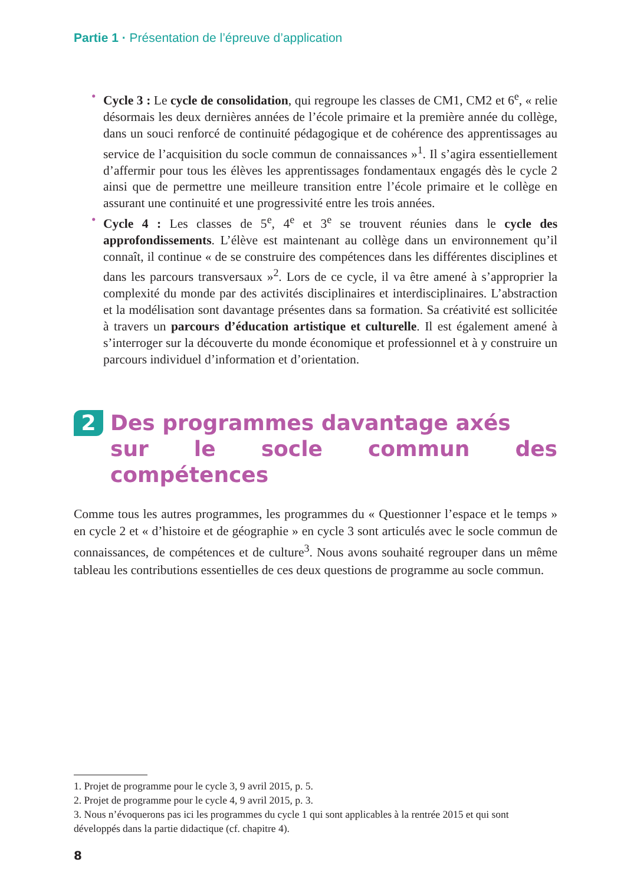Partie 1 · Présentation de l’épreuve d’application
• Cycle 3 : Le cycle de consolidation, qui regroupe les classes de CM1, CM2 et 6<sup>e</sup>, « relie désormais les deux dernières années de l’école primaire et la première année du collège, dans un souci renforcé de continuité pédagogique et de cohérence des apprentissages au service de l’acquisition du socle commun de connaissances »<sup>1</sup>. Il s’agira essentiellement d’affermir pour tous les élèves les apprentissages fondamentaux engagés dès le cycle 2 ainsi que de permettre une meilleure transition entre l’école primaire et le collège en assurant une continuité et une progressivité entre les trois années.
• Cycle 4 : Les classes de 5<sup>e</sup>, 4<sup>e</sup> et 3<sup>e</sup> se trouvent réunies dans le cycle des approfondissements. L’élève est maintenant au collège dans un environnement qu’il connaît, il continue « de se construire des compétences dans les différentes disciplines et dans les parcours transversaux »<sup>2</sup>. Lors de ce cycle, il va être amené à s’approprier la complexité du monde par des activités disciplinaires et interdisciplinaires. L’abstraction et la modélisation sont davantage présentes dans sa formation. Sa créativité est sollicitée à travers un parcours d’éducation artistique et culturelle. Il est également amené à s’interroger sur la découverte du monde économique et professionnel et à y construire un parcours individuel d’information et d’orientation.
2 Des programmes davantage axés
sur le socle commun des compétences
Comme tous les autres programmes, les programmes du « Questionner l’espace et le temps » en cycle 2 et « d’histoire et de géographie » en cycle 3 sont articulés avec le socle commun de connaissances, de compétences et de culture<sup>3</sup>. Nous avons souhaité regrouper dans un même tableau les contributions essentielles de ces deux questions de programme au socle commun.
1. Projet de programme pour le cycle 3, 9 avril 2015, p. 5.
2. Projet de programme pour le cycle 4, 9 avril 2015, p. 3.
3. Nous n’évoquerons pas ici les programmes du cycle 1 qui sont applicables à la rentrée 2015 et qui sont développés dans la partie didactique (cf. chapitre 4).
8